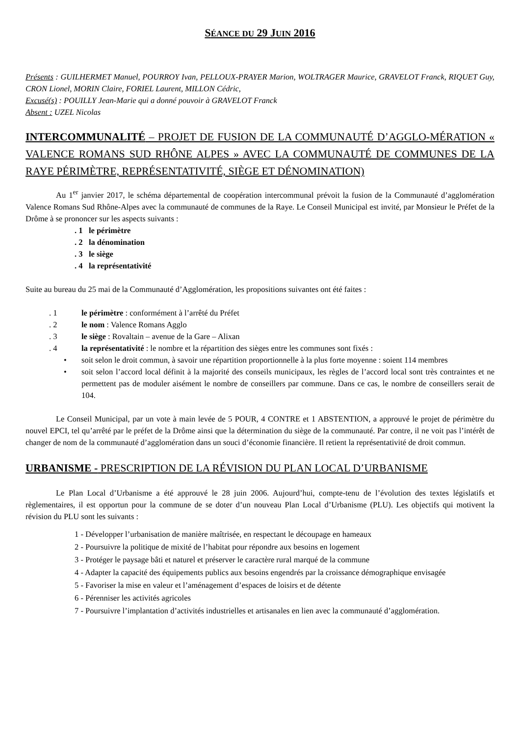SÉANCE DU 29 JUIN 2016
Présents : GUILHERMET Manuel, POURROY Ivan, PELLOUX-PRAYER Marion, WOLTRAGER Maurice, GRAVELOT Franck, RIQUET Guy, CRON Lionel, MORIN Claire, FORIEL Laurent, MILLON Cédric,
Excusé(s) : POUILLY Jean-Marie qui a donné pouvoir à GRAVELOT Franck
Absent : UZEL Nicolas
INTERCOMMUNALITÉ – PROJET DE FUSION DE LA COMMUNAUTÉ D’AGGLO-­MÉRATION « VALENCE ROMANS SUD RHÔNE ALPES » AVEC LA COMMUNAUTÉ DE COMMUNES DE LA RAYE PÉRIMÈTRE, REPRÉSENTATIVITÉ, SIÈGE ET DÉNOMINATION)
Au 1<sup>er</sup> janvier 2017, le schéma départemental de coopération intercommunal prévoit la fusion de la Communauté d’agglomération Valence Romans Sud Rhône-Alpes avec la communauté de communes de la Raye. Le Conseil Municipal est invité, par Monsieur le Préfet de la Drôme à se prononcer sur les aspects suivants :
. 1 le périmètre
. 2 la dénomination
. 3 le siège
. 4 la représentativité
Suite au bureau du 25 mai de la Communauté d’Agglomération, les propositions suivantes ont été faites :
. 1 le périmètre : conformément à l’arrêté du Préfet
. 2 le nom : Valence Romans Agglo
. 3 le siège : Rovaltain – avenue de la Gare – Alixan
. 4 la représentativité : le nombre et la répartition des sièges entre les communes sont fixés :
• soit selon le droit commun, à savoir une répartition proportionnelle à la plus forte moyenne : soient 114 membres
• soit selon l’accord local définit à la majorité des conseils municipaux, les règles de l’accord local sont très contraintes et ne permettent pas de moduler aisément le nombre de conseillers par commune. Dans ce cas, le nombre de conseillers serait de 104.
Le Conseil Municipal, par un vote à main levée de 5 POUR, 4 CONTRE et 1 ABSTENTION, a approuvé le projet de périmètre du nouvel EPCI, tel qu’arrêté par le préfet de la Drôme ainsi que la détermination du siège de la communauté. Par contre, il ne voit pas l’intérêt de changer de nom de la communauté d’agglomération dans un souci d’économie financière. Il retient la représentativité de droit commun.
URBANISME - PRESCRIPTION DE LA RÉVISION DU PLAN LOCAL D’URBANISME
Le Plan Local d’Urbanisme a été approuvé le 28 juin 2006. Aujourd’hui, compte-tenu de l’évolution des textes législatifs et règlementaires, il est opportun pour la commune de se doter d’un nouveau Plan Local d’Urbanisme (PLU). Les objectifs qui motivent la révision du PLU sont les suivants :
1 - Développer l’urbanisation de manière maîtrisée, en respectant le découpage en hameaux
2 - Poursuivre la politique de mixité de l’habitat pour répondre aux besoins en logement
3 - Protéger le paysage bâti et naturel et préserver le caractère rural marqué de la commune
4 - Adapter la capacité des équipements publics aux besoins engendrés par la croissance démographique envisagée
5 - Favoriser la mise en valeur et l’aménagement d’espaces de loisirs et de détente
6 - Pérenniser les activités agricoles
7 - Poursuivre l’implantation d’activités industrielles et artisanales en lien avec la communauté d’agglomération.